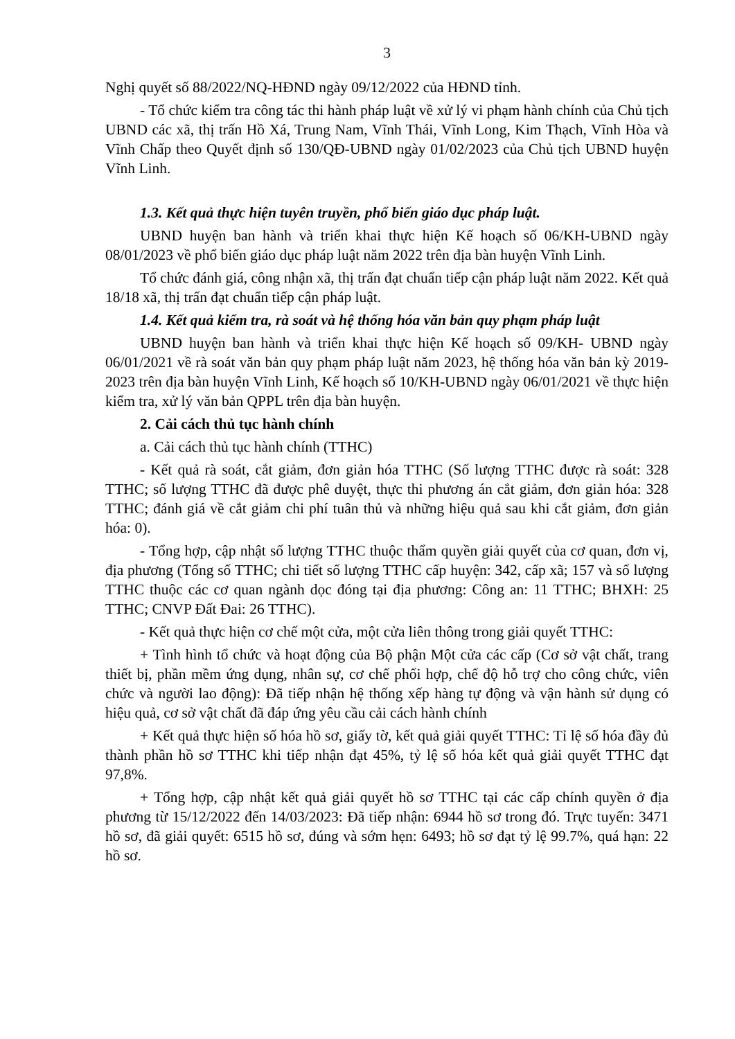3
Nghị quyết số 88/2022/NQ-HĐND ngày 09/12/2022 của HĐND tỉnh.
- Tổ chức kiểm tra công tác thi hành pháp luật về xử lý vi phạm hành chính của Chủ tịch UBND các xã, thị trấn Hồ Xá, Trung Nam, Vĩnh Thái, Vĩnh Long, Kim Thạch, Vĩnh Hòa và Vĩnh Chấp theo Quyết định số 130/QĐ-UBND ngày 01/02/2023 của Chủ tịch UBND huyện Vĩnh Linh.
1.3. Kết quả thực hiện tuyên truyền, phổ biến giáo dục pháp luật.
UBND huyện ban hành và triển khai thực hiện Kế hoạch số 06/KH-UBND ngày 08/01/2023 về phổ biến giáo dục pháp luật năm 2022 trên địa bàn huyện Vĩnh Linh.
Tổ chức đánh giá, công nhận xã, thị trấn đạt chuẩn tiếp cận pháp luật năm 2022. Kết quả 18/18 xã, thị trấn đạt chuẩn tiếp cận pháp luật.
1.4. Kết quả kiểm tra, rà soát và hệ thống hóa văn bản quy phạm pháp luật
UBND huyện ban hành và triển khai thực hiện Kế hoạch số 09/KH- UBND ngày 06/01/2021 về rà soát văn bản quy phạm pháp luật năm 2023, hệ thống hóa văn bản kỳ 2019-2023 trên địa bàn huyện Vĩnh Linh, Kế hoạch số 10/KH-UBND ngày 06/01/2021 về thực hiện kiểm tra, xử lý văn bản QPPL trên địa bàn huyện.
2. Cải cách thủ tục hành chính
a. Cải cách thủ tục hành chính (TTHC)
- Kết quả rà soát, cắt giảm, đơn giản hóa TTHC (Số lượng TTHC được rà soát: 328 TTHC; số lượng TTHC đã được phê duyệt, thực thi phương án cắt giảm, đơn giản hóa: 328 TTHC; đánh giá về cắt giảm chi phí tuân thủ và những hiệu quả sau khi cắt giảm, đơn giản hóa: 0).
- Tổng hợp, cập nhật số lượng TTHC thuộc thẩm quyền giải quyết của cơ quan, đơn vị, địa phương (Tổng số TTHC; chi tiết số lượng TTHC cấp huyện: 342, cấp xã; 157 và số lượng TTHC thuộc các cơ quan ngành dọc đóng tại địa phương: Công an: 11 TTHC; BHXH: 25 TTHC; CNVP Đất Đai: 26 TTHC).
- Kết quả thực hiện cơ chế một cửa, một cửa liên thông trong giải quyết TTHC:
+ Tình hình tổ chức và hoạt động của Bộ phận Một cửa các cấp (Cơ sở vật chất, trang thiết bị, phần mềm ứng dụng, nhân sự, cơ chế phối hợp, chế độ hỗ trợ cho công chức, viên chức và người lao động): Đã tiếp nhận hệ thống xếp hàng tự động và vận hành sử dụng có hiệu quả, cơ sở vật chất đã đáp ứng yêu cầu cải cách hành chính
+ Kết quả thực hiện số hóa hồ sơ, giấy tờ, kết quả giải quyết TTHC: Tỉ lệ số hóa đầy đủ thành phần hồ sơ TTHC khi tiếp nhận đạt 45%, tỷ lệ số hóa kết quả giải quyết TTHC đạt 97,8%.
+ Tổng hợp, cập nhật kết quả giải quyết hồ sơ TTHC tại các cấp chính quyền ở địa phương từ 15/12/2022 đến 14/03/2023: Đã tiếp nhận: 6944 hồ sơ trong đó. Trực tuyến: 3471 hồ sơ, đã giải quyết: 6515 hồ sơ, đúng và sớm hẹn: 6493; hồ sơ đạt tỷ lệ 99.7%, quá hạn: 22 hồ sơ.